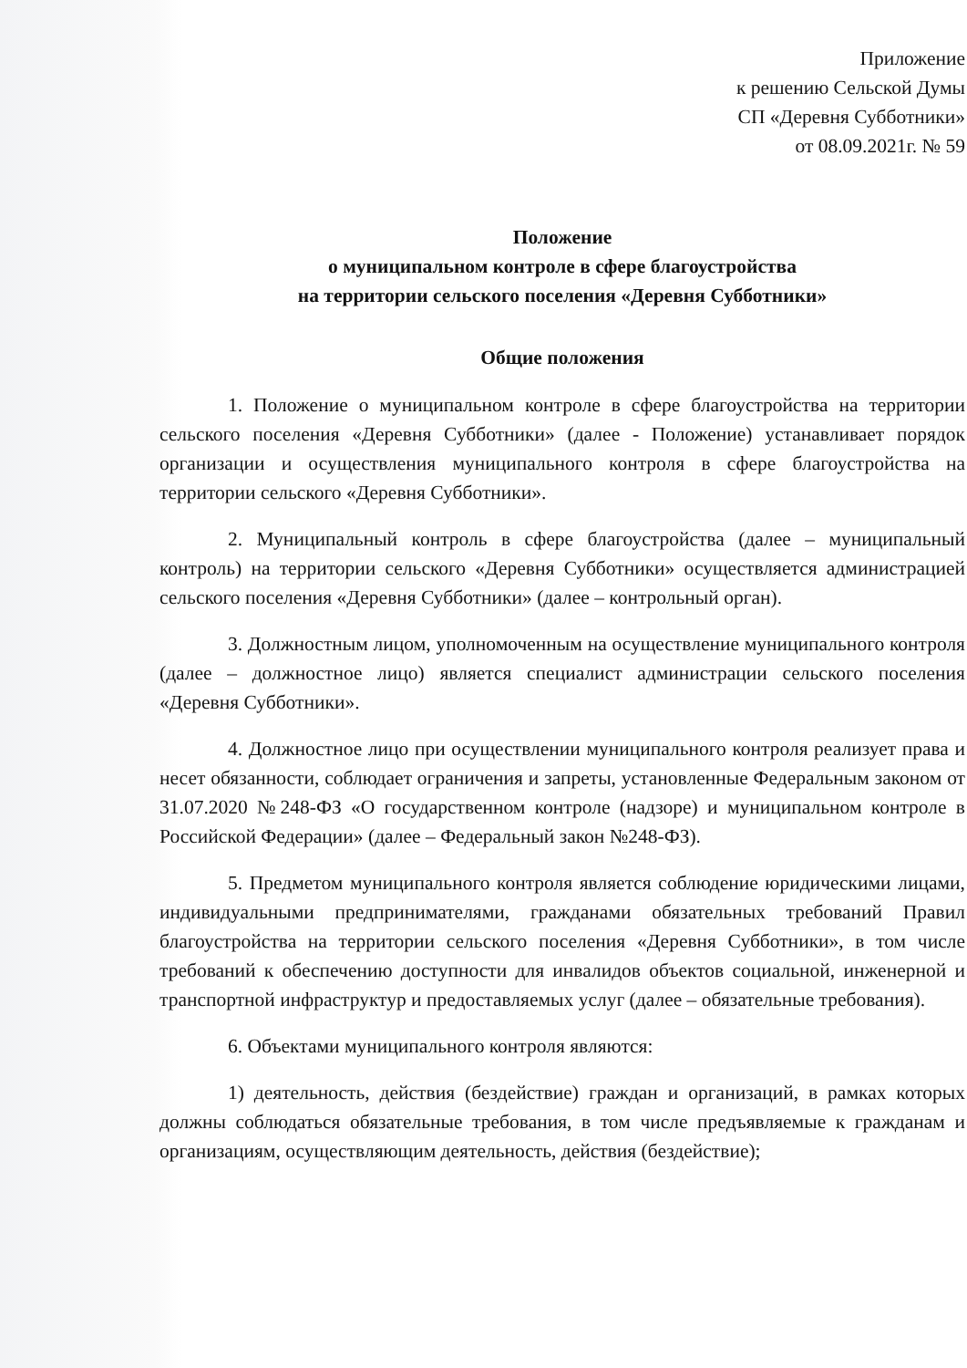Приложение
к решению Сельской Думы
СП «Деревня Субботники»
от 08.09.2021г. № 59
Положение
о муниципальном контроле в сфере благоустройства
на территории сельского поселения «Деревня Субботники»
Общие положения
1. Положение о муниципальном контроле в сфере благоустройства на территории сельского поселения «Деревня Субботники» (далее - Положение) устанавливает порядок организации и осуществления муниципального контроля в сфере благоустройства на территории сельского «Деревня Субботники».
2. Муниципальный контроль в сфере благоустройства (далее – муниципальный контроль) на территории сельского «Деревня Субботники» осуществляется администрацией сельского поселения «Деревня Субботники» (далее – контрольный орган).
3. Должностным лицом, уполномоченным на осуществление муниципального контроля (далее – должностное лицо) является специалист администрации сельского поселения «Деревня Субботники».
4. Должностное лицо при осуществлении муниципального контроля реализует права и несет обязанности, соблюдает ограничения и запреты, установленные Федеральным законом от 31.07.2020 №248-ФЗ «О государственном контроле (надзоре) и муниципальном контроле в Российской Федерации» (далее – Федеральный закон №248-ФЗ).
5. Предметом муниципального контроля является соблюдение юридическими лицами, индивидуальными предпринимателями, гражданами обязательных требований Правил благоустройства на территории сельского поселения «Деревня Субботники», в том числе требований к обеспечению доступности для инвалидов объектов социальной, инженерной и транспортной инфраструктур и предоставляемых услуг (далее – обязательные требования).
6. Объектами муниципального контроля являются:
1) деятельность, действия (бездействие) граждан и организаций, в рамках которых должны соблюдаться обязательные требования, в том числе предъявляемые к гражданам и организациям, осуществляющим деятельность, действия (бездействие);